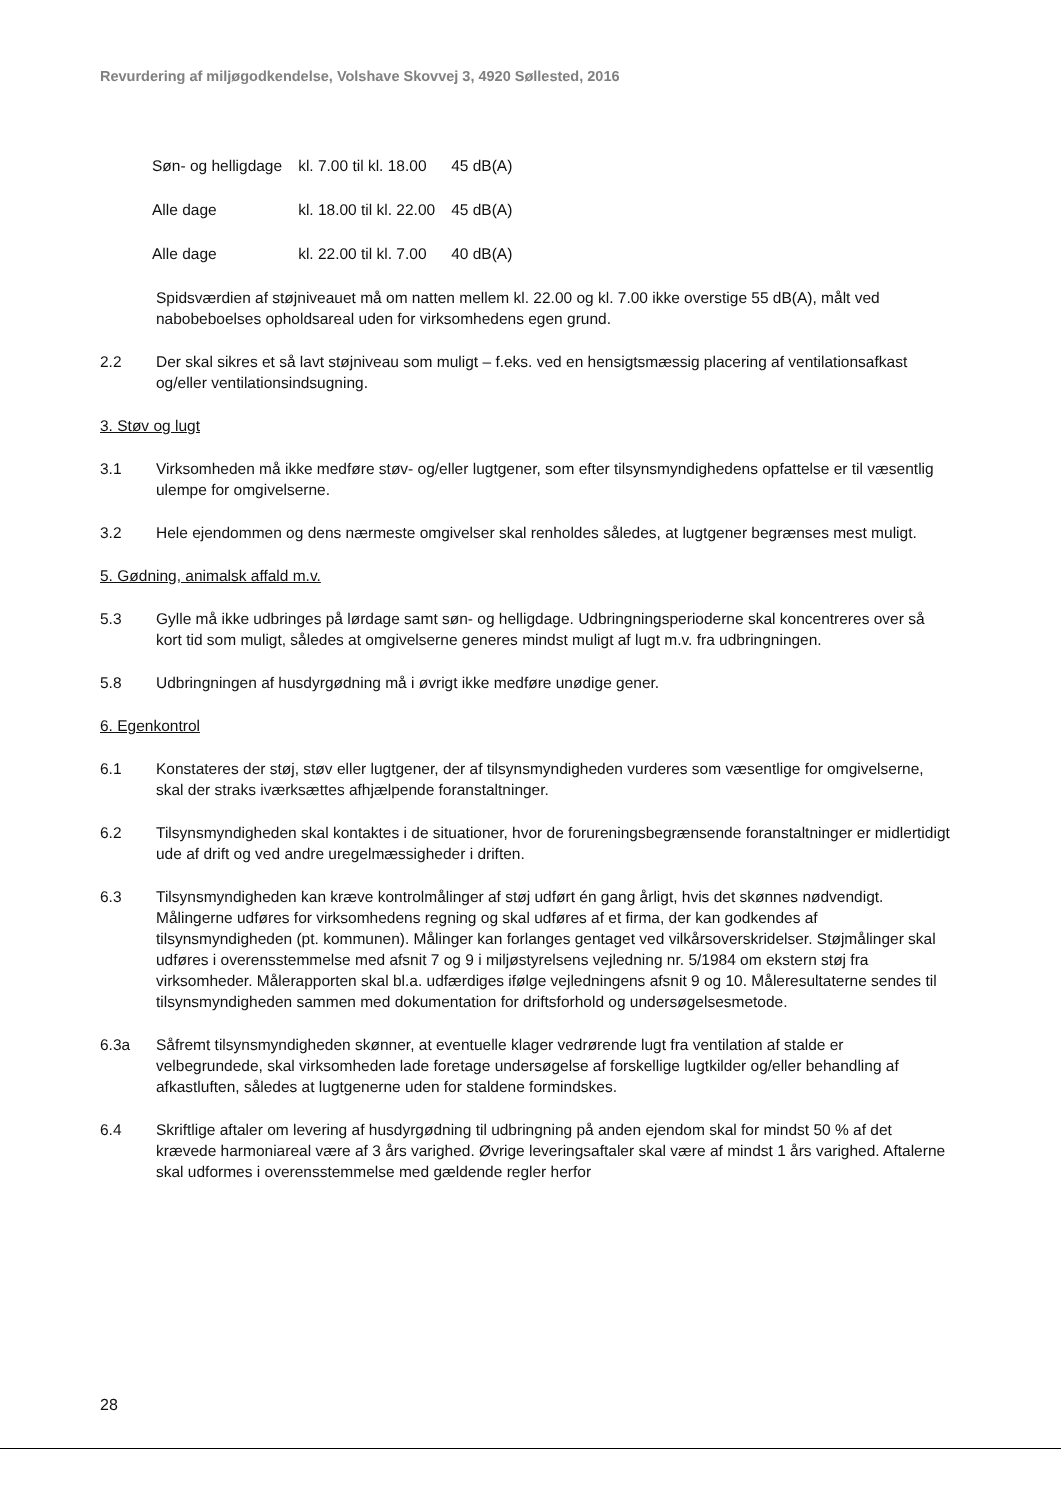Revurdering af miljøgodkendelse, Volshave Skovvej 3, 4920 Søllested, 2016
| Søn- og helligdage | kl. 7.00 til kl. 18.00 | 45 dB(A) |
| Alle dage | kl. 18.00 til kl. 22.00 | 45 dB(A) |
| Alle dage | kl. 22.00 til kl. 7.00 | 40 dB(A) |
Spidsværdien af støjniveauet må om natten mellem kl. 22.00 og kl. 7.00 ikke overstige 55 dB(A), målt ved nabobeboelses opholdsareal uden for virksomhedens egen grund.
2.2 Der skal sikres et så lavt støjniveau som muligt – f.eks. ved en hensigtsmæssig placering af ventilationsafkast og/eller ventilationsindsugning.
3. Støv og lugt
3.1 Virksomheden må ikke medføre støv- og/eller lugtgener, som efter tilsynsmyndighedens opfattelse er til væsentlig ulempe for omgivelserne.
3.2 Hele ejendommen og dens nærmeste omgivelser skal renholdes således, at lugtgener begrænses mest muligt.
5. Gødning, animalsk affald m.v.
5.3 Gylle må ikke udbringes på lørdage samt søn- og helligdage. Udbringningsperioderne skal koncentreres over så kort tid som muligt, således at omgivelserne generes mindst muligt af lugt m.v. fra udbringningen.
5.8 Udbringningen af husdyrgødning må i øvrigt ikke medføre unødige gener.
6. Egenkontrol
6.1 Konstateres der støj, støv eller lugtgener, der af tilsynsmyndigheden vurderes som væsentlige for omgivelserne, skal der straks iværksættes afhjælpende foranstaltninger.
6.2 Tilsynsmyndigheden skal kontaktes i de situationer, hvor de forureningsbegrænsende foranstaltninger er midlertidigt ude af drift og ved andre uregelmæssigheder i driften.
6.3 Tilsynsmyndigheden kan kræve kontrolmålinger af støj udført én gang årligt, hvis det skønnes nødvendigt. Målingerne udføres for virksomhedens regning og skal udføres af et firma, der kan godkendes af tilsynsmyndigheden (pt. kommunen). Målinger kan forlanges gentaget ved vilkårsoverskridelser. Støjmålinger skal udføres i overensstemmelse med afsnit 7 og 9 i miljøstyrelsens vejledning nr. 5/1984 om ekstern støj fra virksomheder. Målerapporten skal bl.a. udfærdiges ifølge vejledningens afsnit 9 og 10. Måleresultaterne sendes til tilsynsmyndigheden sammen med dokumentation for driftsforhold og undersøgelsesmetode.
6.3a Såfremt tilsynsmyndigheden skønner, at eventuelle klager vedrørende lugt fra ventilation af stalde er velbegrundede, skal virksomheden lade foretage undersøgelse af forskellige lugtkilder og/eller behandling af afkastluften, således at lugtgenerne uden for staldene formindskes.
6.4 Skriftlige aftaler om levering af husdyrgødning til udbringning på anden ejendom skal for mindst 50 % af det krævede harmoniareal være af 3 års varighed. Øvrige leveringsaftaler skal være af mindst 1 års varighed. Aftalerne skal udformes i overensstemmelse med gældende regler herfor
28